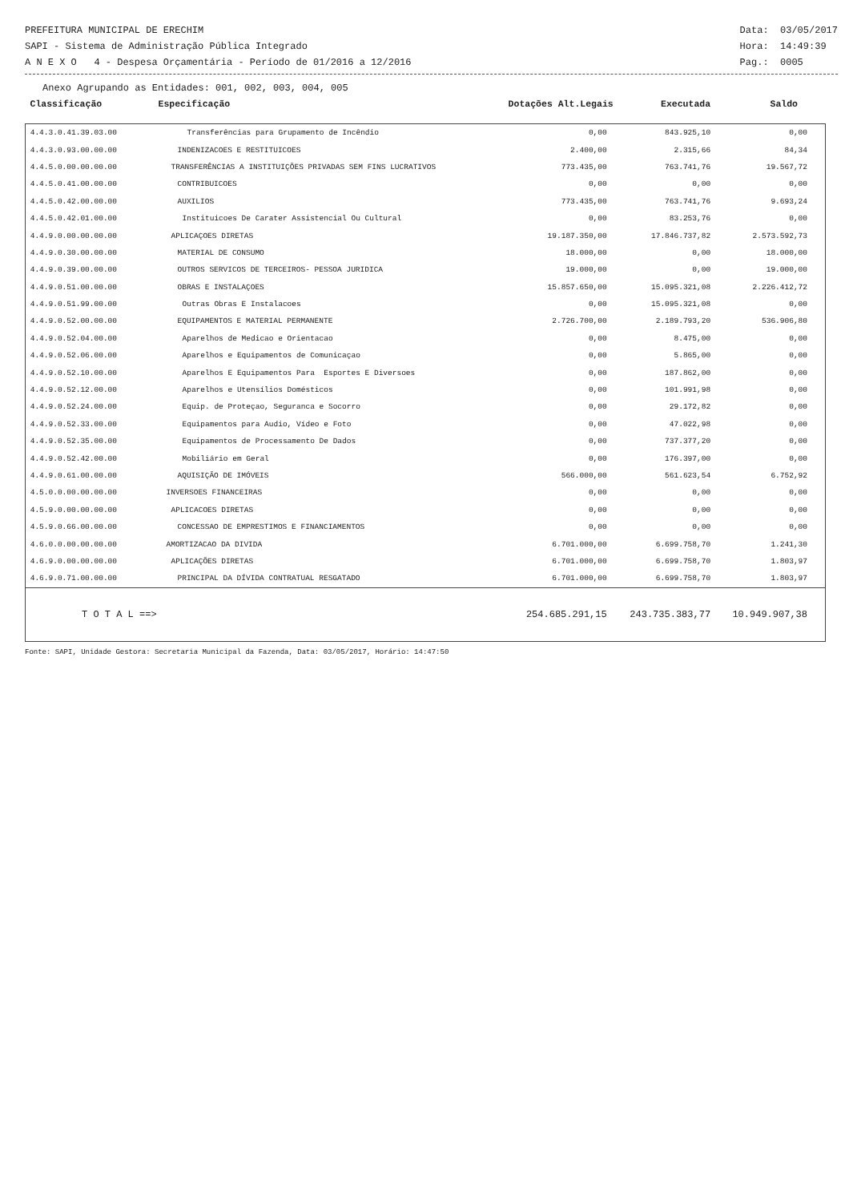PREFEITURA MUNICIPAL DE ERECHIM
SAPI - Sistema de Administração Pública Integrado
A N E X O 4 - Despesa Orçamentária - Período de 01/2016 a 12/2016
Data: 03/05/2017
Hora: 14:49:39
Pag.: 0005
Anexo Agrupando as Entidades: 001, 002, 003, 004, 005
| Classificação | Especificação | Dotações Alt.Legais | Executada | Saldo | |
| --- | --- | --- | --- | --- | --- |
| 4.4.3.0.41.39.03.00 | Transferências para Grupamento de Incêndio | 0,00 | 843.925,10 | 0,00 | |
| 4.4.3.0.93.00.00.00 | INDENIZACOES E RESTITUICOES | 2.400,00 | 2.315,66 | 84,34 | |
| 4.4.5.0.00.00.00.00 | TRANSFERÊNCIAS A INSTITUIÇÕES PRIVADAS SEM FINS LUCRATIVOS | 773.435,00 | 763.741,76 | 19.567,72 | |
| 4.4.5.0.41.00.00.00 | CONTRIBUICOES | 0,00 | 0,00 | 0,00 | |
| 4.4.5.0.42.00.00.00 | AUXILIOS | 773.435,00 | 763.741,76 | 9.693,24 | |
| 4.4.5.0.42.01.00.00 | Instituicoes De Carater Assistencial Ou Cultural | 0,00 | 83.253,76 | 0,00 | |
| 4.4.9.0.00.00.00.00 | APLICAÇOES DIRETAS | 19.187.350,00 | 17.846.737,82 | 2.573.592,73 | |
| 4.4.9.0.30.00.00.00 | MATERIAL DE CONSUMO | 18.000,00 | 0,00 | 18.000,00 | |
| 4.4.9.0.39.00.00.00 | OUTROS SERVICOS DE TERCEIROS- PESSOA JURIDICA | 19.000,00 | 0,00 | 19.000,00 | |
| 4.4.9.0.51.00.00.00 | OBRAS E INSTALAÇOES | 15.857.650,00 | 15.095.321,08 | 2.226.412,72 | |
| 4.4.9.0.51.99.00.00 | Outras Obras E Instalacoes | 0,00 | 15.095.321,08 | 0,00 | |
| 4.4.9.0.52.00.00.00 | EQUIPAMENTOS E MATERIAL PERMANENTE | 2.726.700,00 | 2.189.793,20 | 536.906,80 | |
| 4.4.9.0.52.04.00.00 | Aparelhos de Medicao e Orientacao | 0,00 | 8.475,00 | 0,00 | |
| 4.4.9.0.52.06.00.00 | Aparelhos e Equipamentos de Comunicaçao | 0,00 | 5.865,00 | 0,00 | |
| 4.4.9.0.52.10.00.00 | Aparelhos E Equipamentos Para Esportes E Diversoes | 0,00 | 187.862,00 | 0,00 | |
| 4.4.9.0.52.12.00.00 | Aparelhos e Utensílios Domésticos | 0,00 | 101.991,98 | 0,00 | |
| 4.4.9.0.52.24.00.00 | Equip. de Proteçao, Seguranca e Socorro | 0,00 | 29.172,82 | 0,00 | |
| 4.4.9.0.52.33.00.00 | Equipamentos para Audio, Vídeo e Foto | 0,00 | 47.022,98 | 0,00 | |
| 4.4.9.0.52.35.00.00 | Equipamentos de Processamento De Dados | 0,00 | 737.377,20 | 0,00 | |
| 4.4.9.0.52.42.00.00 | Mobiliário em Geral | 0,00 | 176.397,00 | 0,00 | |
| 4.4.9.0.61.00.00.00 | AQUISIÇÃO DE IMÓVEIS | 566.000,00 | 561.623,54 | 6.752,92 | |
| 4.5.0.0.00.00.00.00 | INVERSOES FINANCEIRAS | 0,00 | 0,00 | 0,00 | |
| 4.5.9.0.00.00.00.00 | APLICACOES DIRETAS | 0,00 | 0,00 | 0,00 | |
| 4.5.9.0.66.00.00.00 | CONCESSAO DE EMPRESTIMOS E FINANCIAMENTOS | 0,00 | 0,00 | 0,00 | |
| 4.6.0.0.00.00.00.00 | AMORTIZACAO DA DIVIDA | 6.701.000,00 | 6.699.758,70 | 1.241,30 | |
| 4.6.9.0.00.00.00.00 | APLICAÇÕES DIRETAS | 6.701.000,00 | 6.699.758,70 | 1.803,97 | |
| 4.6.9.0.71.00.00.00 | PRINCIPAL DA DÍVIDA CONTRATUAL RESGATADO | 6.701.000,00 | 6.699.758,70 | 1.803,97 | |
| T O T A L ==> | | 254.685.291,15 | 243.735.383,77 | 10.949.907,38 | |
Fonte: SAPI, Unidade Gestora: Secretaria Municipal da Fazenda, Data: 03/05/2017, Horário: 14:47:50